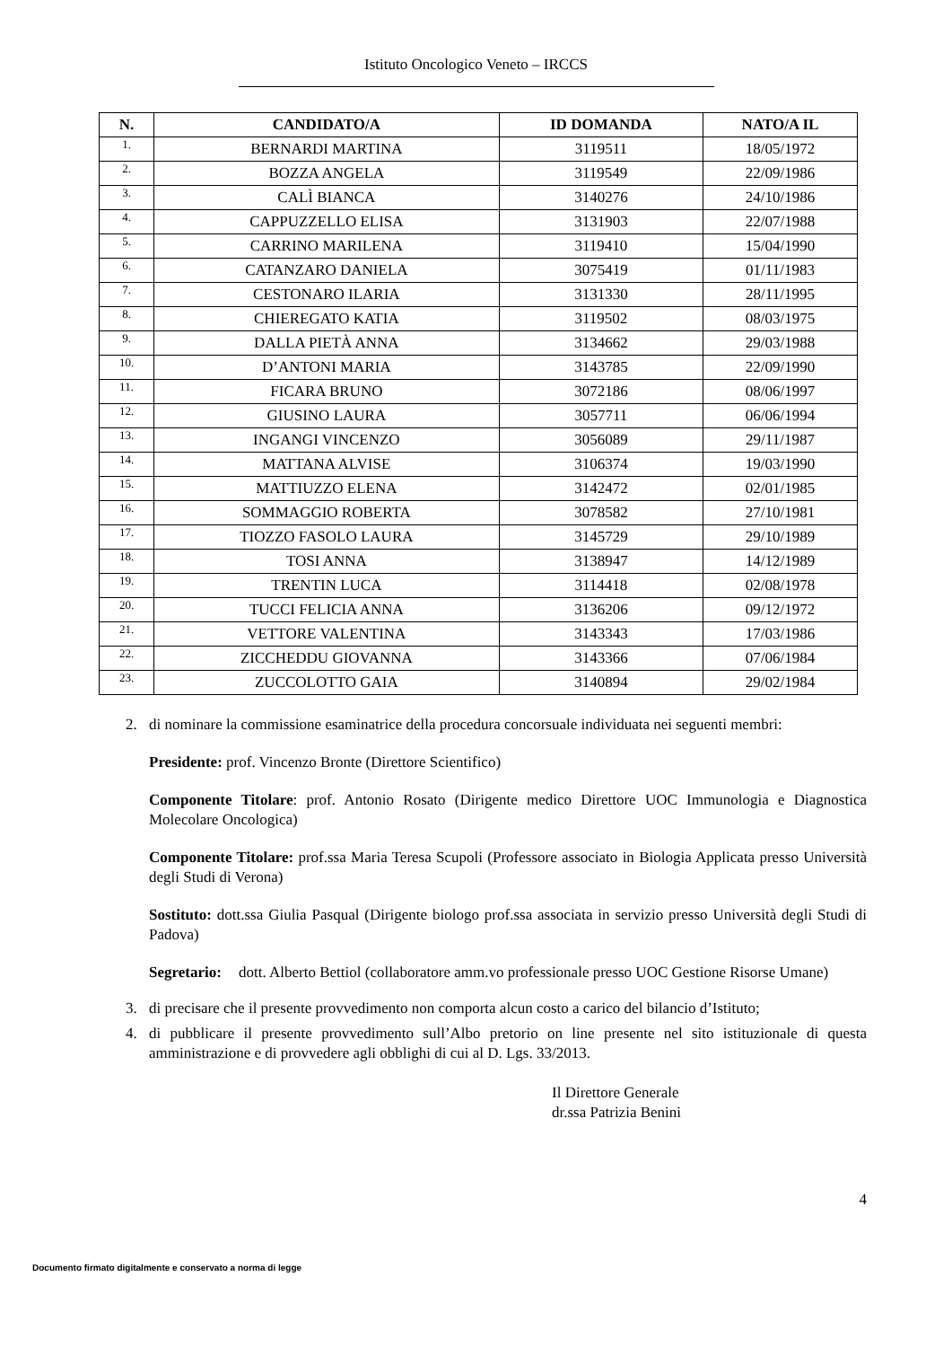Istituto Oncologico Veneto – IRCCS
| N. | CANDIDATO/A | ID DOMANDA | NATO/A IL |
| --- | --- | --- | --- |
| 1. | BERNARDI MARTINA | 3119511 | 18/05/1972 |
| 2. | BOZZA ANGELA | 3119549 | 22/09/1986 |
| 3. | CALÌ BIANCA | 3140276 | 24/10/1986 |
| 4. | CAPPUZZELLO ELISA | 3131903 | 22/07/1988 |
| 5. | CARRINO MARILENA | 3119410 | 15/04/1990 |
| 6. | CATANZARO DANIELA | 3075419 | 01/11/1983 |
| 7. | CESTONARO ILARIA | 3131330 | 28/11/1995 |
| 8. | CHIEREGATO KATIA | 3119502 | 08/03/1975 |
| 9. | DALLA PIETÀ ANNA | 3134662 | 29/03/1988 |
| 10. | D’ANTONI MARIA | 3143785 | 22/09/1990 |
| 11. | FICARA BRUNO | 3072186 | 08/06/1997 |
| 12. | GIUSINO LAURA | 3057711 | 06/06/1994 |
| 13. | INGANGI VINCENZO | 3056089 | 29/11/1987 |
| 14. | MATTANA ALVISE | 3106374 | 19/03/1990 |
| 15. | MATTIUZZO ELENA | 3142472 | 02/01/1985 |
| 16. | SOMMAGGIO ROBERTA | 3078582 | 27/10/1981 |
| 17. | TIOZZO FASOLO LAURA | 3145729 | 29/10/1989 |
| 18. | TOSI ANNA | 3138947 | 14/12/1989 |
| 19. | TRENTIN LUCA | 3114418 | 02/08/1978 |
| 20. | TUCCI FELICIA ANNA | 3136206 | 09/12/1972 |
| 21. | VETTORE VALENTINA | 3143343 | 17/03/1986 |
| 22. | ZICCHEDDU GIOVANNA | 3143366 | 07/06/1984 |
| 23. | ZUCCOLOTTO GAIA | 3140894 | 29/02/1984 |
2. di nominare la commissione esaminatrice della procedura concorsuale individuata nei seguenti membri:
Presidente: prof. Vincenzo Bronte (Direttore Scientifico)
Componente Titolare: prof. Antonio Rosato (Dirigente medico Direttore UOC Immunologia e Diagnostica Molecolare Oncologica)
Componente Titolare: prof.ssa Maria Teresa Scupoli (Professore associato in Biologia Applicata presso Università degli Studi di Verona)
Sostituto: dott.ssa Giulia Pasqual (Dirigente biologo prof.ssa associata in servizio presso Università degli Studi di Padova)
Segretario:
dott. Alberto Bettiol (collaboratore amm.vo professionale presso UOC Gestione Risorse Umane)
3. di precisare che il presente provvedimento non comporta alcun costo a carico del bilancio d’Istituto;
4. di pubblicare il presente provvedimento sull’Albo pretorio on line presente nel sito istituzionale di questa amministrazione e di provvedere agli obblighi di cui al D. Lgs. 33/2013.
Il Direttore Generale
dr.ssa Patrizia Benini
4
Documento firmato digitalmente e conservato a norma di legge